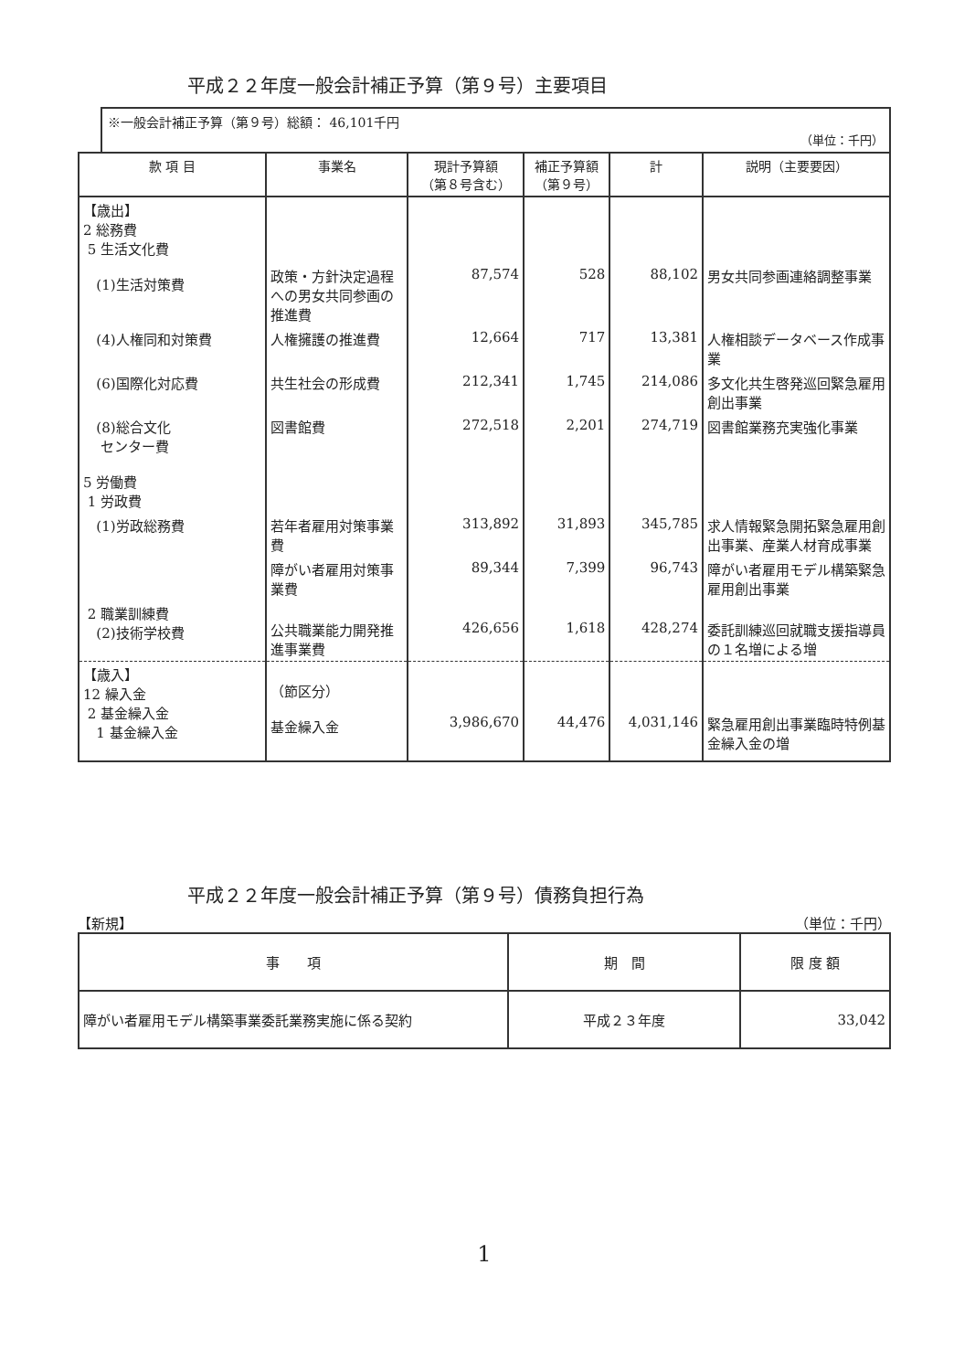平成２２年度一般会計補正予算（第９号）主要項目
※一般会計補正予算（第９号）総額： 46,101千円
（単位：千円）
| 款 項 目 | 事業名 | 現計予算額 （第８号含む） | 補正予算額 （第９号） | 計 | 説明（主要要因） |
| --- | --- | --- | --- | --- | --- |
| 【歳出】 2 総務費 5 生活文化費 (1)生活対策費 | 政策・方針決定過程への男女共同参画の推進費 | 87,574 | 528 | 88,102 | 男女共同参画連絡調整事業 |
| (4)人権同和対策費 | 人権擁護の推進費 | 12,664 | 717 | 13,381 | 人権相談データベース作成事業 |
| (6)国際化対応費 | 共生社会の形成費 | 212,341 | 1,745 | 214,086 | 多文化共生啓発巡回緊急雇用創出事業 |
| (8)総合文化 センター費 5 労働費 1 労政費 | 図書館費 | 272,518 | 2,201 | 274,719 | 図書館業務充実強化事業 |
| (1)労政総務費 | 若年者雇用対策事業費 | 313,892 | 31,893 | 345,785 | 求人情報緊急開拓緊急雇用創出事業、産業人材育成事業 |
| | 障がい者雇用対策事業費 | 89,344 | 7,399 | 96,743 | 障がい者雇用モデル構築緊急雇用創出事業 |
| 2 職業訓練費 (2)技術学校費 | 公共職業能力開発推進事業費 | 426,656 | 1,618 | 428,274 | 委託訓練巡回就職支援指導員の１名増による増 |
| 【歳入】 12 繰入金 2 基金繰入金 1 基金繰入金 | （節区分） 基金繰入金 | 3,986,670 | 44,476 | 4,031,146 | 緊急雇用創出事業臨時特例基金繰入金の増 |
平成２２年度一般会計補正予算（第９号）債務負担行為
【新規】 （単位：千円）
| 事 項 | 期 間 | 限 度 額 |
| --- | --- | --- |
| 障がい者雇用モデル構築事業委託業務実施に係る契約 | 平成２３年度 | 33,042 |
1